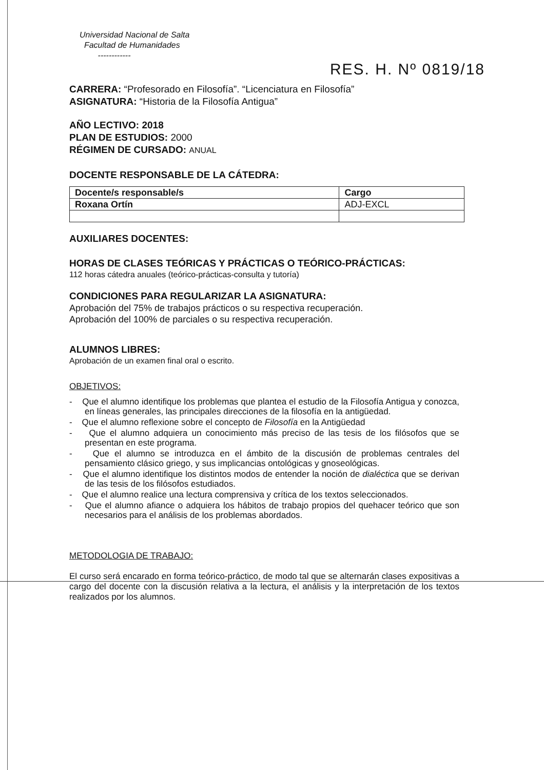Universidad Nacional de Salta
Facultad de Humanidades
------------
RES. H. Nº 0819/18
CARRERA: “Profesorado en Filosofía”. “Licenciatura en Filosofía”
ASIGNATURA: “Historia de la Filosofía Antigua”
AÑO LECTIVO: 2018
PLAN DE ESTUDIOS: 2000
RÉGIMEN DE CURSADO: ANUAL
DOCENTE RESPONSABLE DE LA CÁTEDRA:
| Docente/s responsable/s | Cargo |
| Roxana Ortín | ADJ-EXCL |
AUXILIARES DOCENTES:
HORAS DE CLASES TEÓRICAS Y PRÁCTICAS O TEÓRICO-PRÁCTICAS:
112 horas cátedra anuales (teórico-prácticas-consulta y tutoría)
CONDICIONES PARA REGULARIZAR LA ASIGNATURA:
Aprobación del 75% de trabajos prácticos o su respectiva recuperación.
Aprobación del 100% de parciales o su respectiva recuperación.
ALUMNOS LIBRES:
Aprobación de un examen final oral o escrito.
OBJETIVOS:
- Que el alumno identifique los problemas que plantea el estudio de la Filosofía Antigua y conozca, en líneas generales, las principales direcciones de la filosofía en la antigüedad.
- Que el alumno reflexione sobre el concepto de Filosofía en la Antigüedad
- Que el alumno adquiera un conocimiento más preciso de las tesis de los filósofos que se presentan en este programa.
- Que el alumno se introduzca en el ámbito de la discusión de problemas centrales del pensamiento clásico griego, y sus implicancias ontológicas y gnoseológicas.
- Que el alumno identifique los distintos modos de entender la noción de dialéctica que se derivan de las tesis de los filósofos estudiados.
- Que el alumno realice una lectura comprensiva y crítica de los textos seleccionados.
- Que el alumno afiance o adquiera los hábitos de trabajo propios del quehacer teórico que son necesarios para el análisis de los problemas abordados.
METODOLOGIA DE TRABAJO:
El curso será encarado en forma teórico-práctico, de modo tal que se alternarán clases expositivas a cargo del docente con la discusión relativa a la lectura, el análisis y la interpretación de los textos realizados por los alumnos.